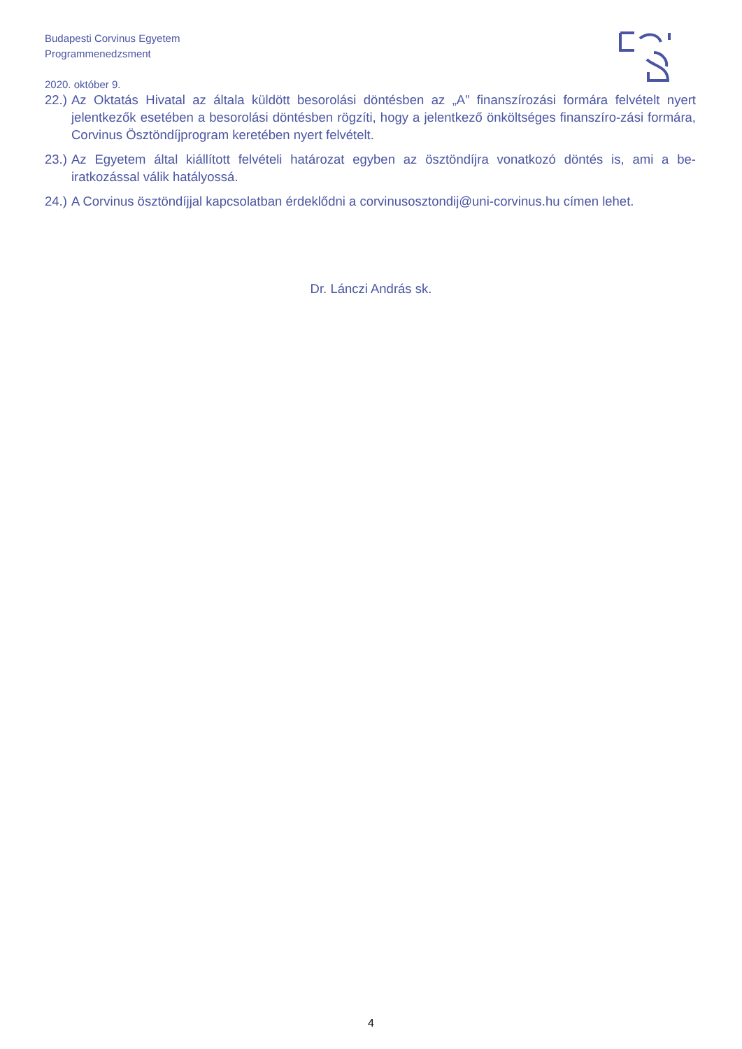Budapesti Corvinus Egyetem
Programmenedzsment
2020. október 9.
22.) Az Oktatás Hivatal az általa küldött besorolási döntésben az „A” finanszírozási formára felvételt nyert jelentkezők esetében a besorolási döntésben rögzíti, hogy a jelentkező önköltséges finanszíro-zási formára, Corvinus Ösztöndíjprogram keretében nyert felvételt.
23.) Az Egyetem által kiállított felvételi határozat egyben az ösztöndíjra vonatkozó döntés is, ami a be-iratkozással válik hatályossá.
24.) A Corvinus ösztöndíjjal kapcsolatban érdeklődni a corvinusosztondij@uni-corvinus.hu címen lehet.
Dr. Lánczi András sk.
4